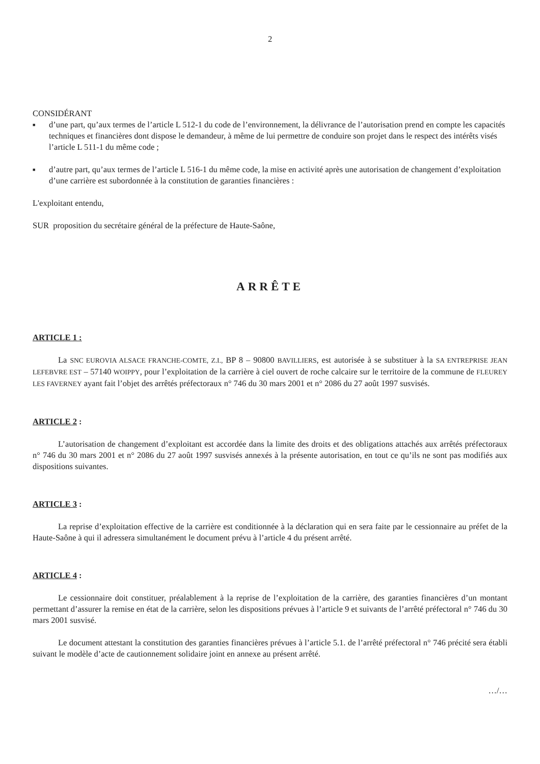2
CONSIDÉRANT
■ d’une part, qu’aux termes de l’article L 512-1 du code de l’environnement, la délivrance de l’autorisation prend en compte les capacités techniques et financières dont dispose le demandeur, à même de lui permettre de conduire son projet dans le respect des intérêts visés l’article L 511-1 du même code ;
■ d’autre part, qu’aux termes de l’article L 516-1 du même code, la mise en activité après une autorisation de changement d’exploitation d’une carrière est subordonnée à la constitution de garanties financières :
L'exploitant entendu,
SUR proposition du secrétaire général de la préfecture de Haute-Saône,
ARRÊTE
ARTICLE 1 :
La SNC EUROVIA ALSACE FRANCHE-COMTE, Z.I., BP 8 – 90800 BAVILLIERS, est autorisée à se substituer à la SA ENTREPRISE JEAN LEFEBVRE EST – 57140 WOIPPY, pour l’exploitation de la carrière à ciel ouvert de roche calcaire sur le territoire de la commune de FLEUREY LES FAVERNEY ayant fait l’objet des arrêtés préfectoraux n° 746 du 30 mars 2001 et n° 2086 du 27 août 1997 susvisés.
ARTICLE 2 :
L’autorisation de changement d’exploitant est accordée dans la limite des droits et des obligations attachés aux arrêtés préfectoraux n° 746 du 30 mars 2001 et n° 2086 du 27 août 1997 susvisés annexés à la présente autorisation, en tout ce qu’ils ne sont pas modifiés aux dispositions suivantes.
ARTICLE 3 :
La reprise d’exploitation effective de la carrière est conditionnée à la déclaration qui en sera faite par le cessionnaire au préfet de la Haute-Saône à qui il adressera simultanément le document prévu à l’article 4 du présent arrêté.
ARTICLE 4 :
Le cessionnaire doit constituer, préalablement à la reprise de l’exploitation de la carrière, des garanties financières d’un montant permettant d’assurer la remise en état de la carrière, selon les dispositions prévues à l’article 9 et suivants de l’arrêté préfectoral n° 746 du 30 mars 2001 susvisé.
Le document attestant la constitution des garanties financières prévues à l’article 5.1. de l’arrêté préfectoral n° 746 précité sera établi suivant le modèle d’acte de cautionnement solidaire joint en annexe au présent arrêté.
…/…